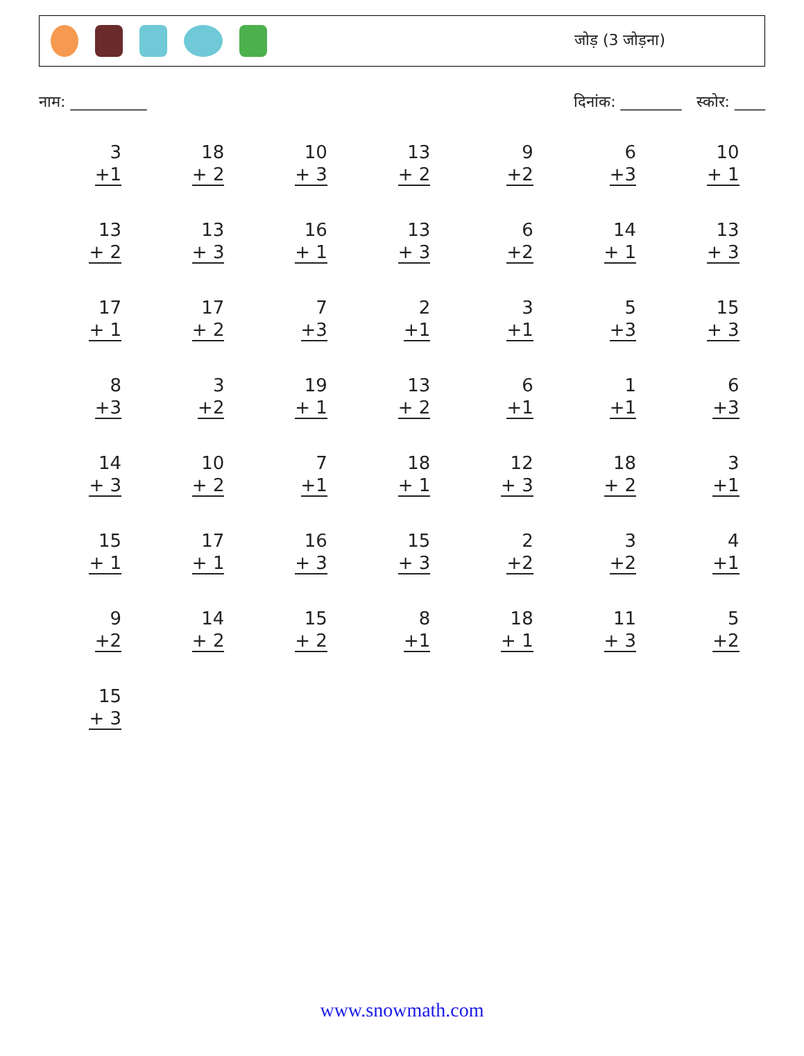जोड़ (3 जोड़ना)
नाम: __________ दिनांक: ________ स्कोर: ____
3
+1
18
+ 2
10
+ 3
13
+ 2
9
+2
6
+3
10
+ 1
13
+ 2
13
+ 3
16
+ 1
13
+ 3
6
+2
14
+ 1
13
+ 3
17
+ 1
17
+ 2
7
+3
2
+1
3
+1
5
+3
15
+ 3
8
+3
3
+2
19
+ 1
13
+ 2
6
+1
1
+1
6
+3
14
+ 3
10
+ 2
7
+1
18
+ 1
12
+ 3
18
+ 2
3
+1
15
+ 1
17
+ 1
16
+ 3
15
+ 3
2
+2
3
+2
4
+1
9
+2
14
+ 2
15
+ 2
8
+1
18
+ 1
11
+ 3
5
+2
15
+ 3
www.snowmath.com